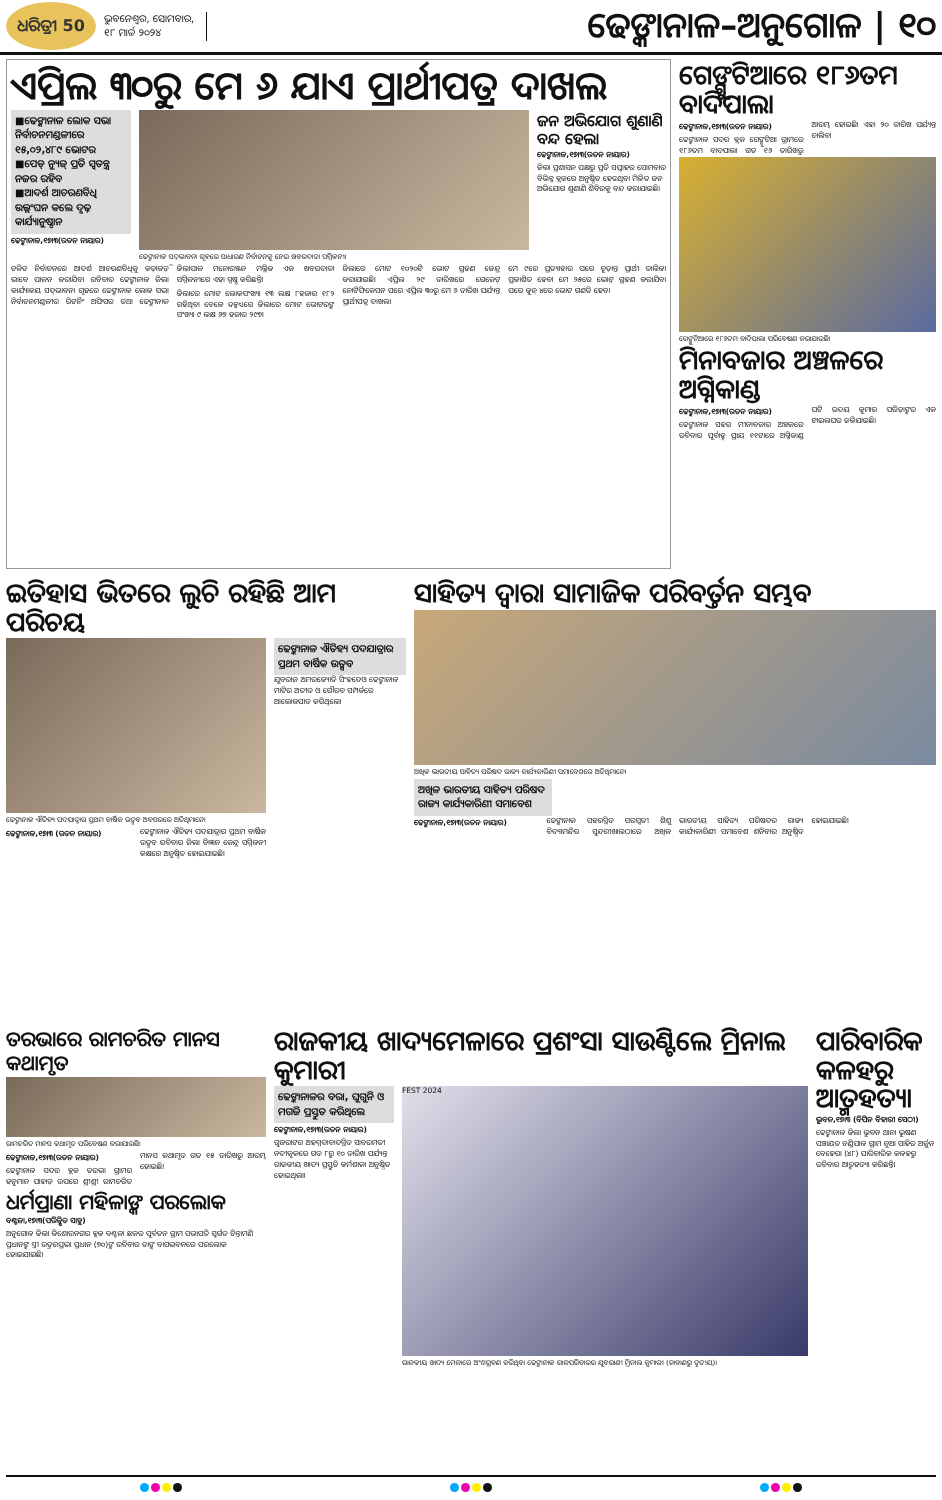ଧରିତ୍ରୀ 50
ଭୁବନେଶ୍ୱର, ସୋମବାର,
୧୮ ମାର୍ଚ୍ଚ ୨୦୨୪
ଢେଙ୍କାନାଳ–ଅନୁଗୋଳ | ୧୦
ଏପ୍ରିଲ ୩୦ରୁ ମେ ୬ ଯାଏ ପ୍ରାର୍ଥୀପତ୍ର ଦାଖଲ
■ଢେଙ୍କାନାଳ ଲୋକ ସଭା ନିର୍ବାଚନମଣ୍ଡଳୀରେ ୧୫,୦୨,୪୮୯ ଭୋଟର
■ପେଡ୍ ନ୍ୟୁଜ୍ ପ୍ରତି ସ୍ୱତନ୍ତ୍ର ନଜର ରହିବ
■ଆଦର୍ଶ ଆଚରଣବିଧି ଉଲ୍ଲଂଘନ କଲେ ଦୃଢ଼ କାର୍ଯ୍ୟାନୁଷ୍ଠାନ
ଢେଙ୍କାନାଳ,୧୭।୩(ରତନ ନାୟାର)
ଢେଙ୍କାନାଳ ସଦ୍‌ଭାବନା ଗୃହରେ ସାଧାରଣ ନିର୍ବାଚନକୁ ନେଇ ଖବରଦାତା ସମ୍ମିଳନୀ।
ଜନ ଅଭିଯୋଗ ଶୁଣାଣି ବନ୍ଦ ହେଲା
ଢେଙ୍କାନାଳ,୧୭।୩(ରତନ ନାୟାର)
ଜିଲା ପ୍ରଶାସନ ପକ୍ଷରୁ ପ୍ରତି ସପ୍ତାହର ସୋମବାର ବିଭିନ୍ନ ବ୍ଲକରେ ଅନୁଷ୍ଠିତ ହେଉଥିବା ମିଳିତ ଜନ ଅଭିଯୋଗ ଶୁଣାଣି ଶିବିରକୁ ବନ୍ଦ କରାଯାଇଛି।
ଚଳିତ ନିର୍ବାଚନରେ ଆଦର୍ଶ ଆଚରଣବିଧିକୁ କଡ଼ାକଡ଼ି ଭାବେ ପାଳନ କରାଯିବ। ରବିବାର ଢେଙ୍କାନାଳ ଜିଲା କାର୍ଯ୍ୟାଳୟ ସଦ୍‌ଭାବନା ଗୃହରେ ଢେଙ୍କାନାଳ ଲୋକ ସଭା ନିର୍ବାଚନମଣ୍ଡଳୀର ରିଟର୍ନିଂ ଅଫିସର ତଥା ଢେଙ୍କାନାଳ ଜିଲାପାଳ ମନୋରଞ୍ଜନ ମଲ୍ଲିକ ଏକ ଖବରଦାତା ସମ୍ମିଳନୀରେ ଏହା ସ୍ପଷ୍ଟ କରିଛନ୍ତି।
ଜିଲାରେ ମୋଟ ଲୋକସଂଖ୍ୟା ୧୩ ଲକ୍ଷ ୮ହଜାର ୧୮୨ ରହିଥିବା ବେଳେ ତନ୍ମଧ୍ୟରେ ଜିଲାରେ ମୋଟ ଭୋଟରଙ୍କ ସଂଖ୍ୟା ୯ ଲକ୍ଷ ୬୭ ହଜାର ୨୯୭।
ଜିଲାରେ ମୋଟ ୧୦୨୦ଟି ଭୋଟ ଗ୍ରହଣ କେନ୍ଦ୍ର କରାଯାଇଛି। ଏପ୍ରିଲ ୨୯ ତାରିଖରେ ଗେଜେଟ୍ ନୋଟିଫିକେସନ ପରେ ଏପ୍ରିଲ ୩୦ରୁ ମେ ୬ ତାରିଖ ପର୍ଯ୍ୟନ୍ତ ପ୍ରାର୍ଥୀପତ୍ର ଦାଖଲ।
ମେ ୯ରେ ପ୍ରତ୍ୟାହାର ପରେ ଚୂଡ଼ାନ୍ତ ପ୍ରାର୍ଥୀ ତାଲିକା ପ୍ରକାଶିତ ହେବ। ମେ ୨୫ରେ ଭୋଟ୍ ଗ୍ରହଣ କରାଯିବା ପରେ ଜୁନ୍ ୪ରେ ଭୋଟ ଗଣତି ହେବ।
ଗେଙ୍ଗୁଟିଆରେ ୧୮୬ତମ ବାଦିପାଲା
ଢେଙ୍କାନାଳ,୧୭।୩(ରତନ ନାୟାର)
ଢେଙ୍କାନାଳ ସଦର ବ୍ଲକ ଗେଙ୍ଗୁଟିଆ ଗ୍ରାମରେ ୧୮୬ତମ ବାଦପାଲା ଗତ ୧୬ ତାରିଖରୁ ଆରମ୍ଭ ହୋଇଛି। ଏହା ୨୦ ତାରିଖ ପର୍ଯ୍ୟନ୍ତ ଚାଲିବ।
ଗେଙ୍ଗୁଟିଆରେ ୧୮୬ତମ ବାଦିପାଲା ପରିବେଷଣ କରାଯାଉଛି।
ମିନାବଜାର ଅଞ୍ଚଳରେ ଅଗ୍ନିକାଣ୍ଡ
ଢେଙ୍କାନାଳ,୧୭।୩(ରତନ ନାୟାର)
ଢେଙ୍କାନାଳ ସହର ମୀନାବଜାର ଅଞ୍ଚଳରେ ରବିବାର ପୂର୍ବାହ୍ନ ପ୍ରାୟ ୧୧ଟାରେ ଅଗ୍ନିକାଣ୍ଡ ଘଟି ଉଦୟ କୁମାର ପରିଡ଼ାଙ୍କର ଏକ ଟାଇଲଘର ଜଳିଯାଇଛି।
ଇତିହାସ ଭିତରେ ଲୁଚି ରହିଛି ଆମ ପରିଚୟ
ଢେଙ୍କାନାଳ ଐତିହ୍ୟ ପଦଯାତ୍ରାର ପ୍ରଥମ ବାର୍ଷିକ ଉତ୍ସବ ଅବସରରେ ଅତିଥିମାନେ।
ଢେଙ୍କାନାଳ,୧୭।୩ (ରତନ ନାୟାର)
ଢେଙ୍କାନାଳ ଐତିହ୍ୟ ପଦଯାତ୍ରାର ପ୍ରଥମ ବାର୍ଷିକ ଉତ୍ସବ ରବିବାର ଜିଲା ବିଜ୍ଞାନ କେନ୍ଦ୍ର ସମ୍ମିଳନୀ କକ୍ଷରେ ଅନୁଷ୍ଠିତ ହୋଇଯାଇଛି।
ଢେଙ୍କାନାଳ ଐତିହ୍ୟ ପଦଯାତ୍ରାର ପ୍ରଥମ ବାର୍ଷିକ ଉତ୍ସବ
ଯୁବରାଜ ଅମରଜ୍ୟୋତି ସିଂହଦେଓ ଢେଙ୍କାନାଳ ମାଟିର ଅତୀତ ଓ ଗୌରବ ସମ୍ପର୍କରେ ଆଲୋକପାତ କରିଥିଲେ।
ସାହିତ୍ୟ ଦ୍ୱାରା ସାମାଜିକ ପରିବର୍ତ୍ତନ ସମ୍ଭବ
ଅଖିଳ ଭାରତୀୟ ସାହିତ୍ୟ ପରିଷଦ ରାଜ୍ୟ କାର୍ଯ୍ୟକାରିଣୀ ସମାବେଶରେ ଅତିଥିମାନେ।
ଅଖିଳ ଭାରତୀୟ ସାହିତ୍ୟ ପରିଷଦ ରାଜ୍ୟ କାର୍ଯ୍ୟକାରିଣୀ ସମାବେଶ
ଢେଙ୍କାନାଳ,୧୭।୩(ରତନ ନାୟାର)
ଢେଙ୍କାନାଳ ସହରସ୍ଥିତ ସରସ୍ୱତୀ ଶିଶୁ ବିଦ୍ୟାମନ୍ଦିର ସୁନ୍ଦରୀଖାଲଠାରେ ଅଖିଳ ଭାରତୀୟ ସାହିତ୍ୟ ପରିଷଦର ରାଜ୍ୟ କାର୍ଯ୍ୟକାରିଣୀ ସମାବେଶ ଶନିବାର ଅନୁଷ୍ଠିତ ହୋଇଯାଇଛି।
ତରଭାରେ ରାମଚରିତ ମାନସ କଥାମୃତ
ରାମଚରିତ ମାନସ କଥାମୃତ ପରିବେଷଣ କରାଯାଉଛି।
ଢେଙ୍କାନାଳ,୧୭।୩(ରତନ ନାୟାର)
ଢେଙ୍କାନାଳ ସଦର ବ୍ଲକ ତରଭା ଗ୍ରାମର ହନୁମାନ ପାହାଡ଼ ଉପରେ ଶ୍ରୀଶ୍ରୀ ରାମଚରିତ ମାନସ କଥାମୃତ ଗତ ୧୫ ତାରିଖରୁ ଆରମ୍ଭ ହୋଇଛି।
ଧର୍ମପ୍ରାଣା ମହିଳାଙ୍କ ପରଲୋକ
ବଣ୍ଟଳା,୧୭।୩(ପରିକ୍ଷିତ ସାହୁ)
ଅନୁଗୋଳ ଜିଲା କିଶୋରନଗର ବ୍ଲକ ବଣ୍ଟଳା ଛକର ପୂର୍ବତନ ଗ୍ରାମ ସଭାପତି ସ୍ୱର୍ଗତ ଚିନ୍ତାମଣି ପ୍ରଧାନଙ୍କ ସ୍ତ୍ରୀ ଉତ୍ତରପ୍ରଭା ପ୍ରଧାନ (୭୦)ଙ୍କ ରବିବାର ତାଙ୍କ ବାସଭବନରେ ପରଲୋକ ହୋଇଯାଇଛି।
ରାଜକୀୟ ଖାଦ୍ୟମେଳାରେ ପ୍ରଶଂସା ସାଉଣ୍ଟିଲେ ମ୍ରିନାଲ କୁମାରୀ
ଢେଙ୍କାନାଳର ବରା, ଘୁଗୁନି ଓ ମଗଜି ପ୍ରସ୍ତୁତ କରିଥିଲେ
ଢେଙ୍କାନାଳ,୧୭।୩(ରତନ ନାୟାର)
ଗୁଜରାଟର ଅହମ୍ମଦାବାଦସ୍ଥିତ ସାବରମତୀ ନଦୀକୂଳରେ ଗତ ୮ରୁ ୧୦ ତାରିଖ ପର୍ଯ୍ୟନ୍ତ ରାଜକୀୟ ଖାଦ୍ୟ ପ୍ରସ୍ତୁତି କର୍ମଶାଳା ଅନୁଷ୍ଠିତ ହୋଇଥିଲା।
FEST 2024
ରାଜକୀୟ ଖାଦ୍ୟ ମେଳାରେ ଅଂଶଗ୍ରହଣ କରିଥିବା ଢେଙ୍କାନାଳ ରାଜପରିବାରର ଯୁବରାଣୀ ମ୍ରିନାଲ କୁମାରୀ (ଡାହାଣରୁ ତୃତୀୟ)।
ପାରିବାରିକ କଳହରୁ ଆତ୍ମହତ୍ୟା
ଭୁବନ,୧୭।୩ (ବିପିନ ବିହାରୀ ସେଠୀ)
ଢେଙ୍କାନାଳ ଜିଲା ଭୁବନ ଥାନା ଭୁଷଣ ପଞ୍ଚାୟତ ଚଣ୍ଡିପାଳ ଗ୍ରାମ ନୂଆ ସାହିର ଅର୍ଜୁନ ବେହେରା (୪୮) ପାରିବାରିକ କଳହରୁ ରବିବାର ଆତ୍ମହତ୍ୟା କରିଛନ୍ତି।